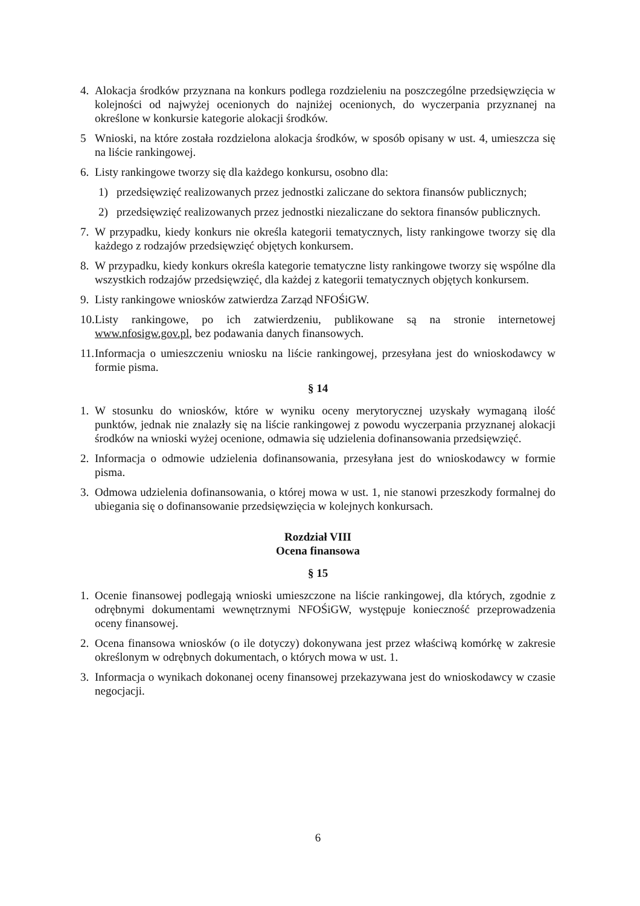4. Alokacja środków przyznana na konkurs podlega rozdzieleniu na poszczególne przedsięwzięcia w kolejności od najwyżej ocenionych do najniżej ocenionych, do wyczerpania przyznanej na określone w konkursie kategorie alokacji środków.
5 Wnioski, na które została rozdzielona alokacja środków, w sposób opisany w ust. 4, umieszcza się na liście rankingowej.
6. Listy rankingowe tworzy się dla każdego konkursu, osobno dla:
1) przedsięwzięć realizowanych przez jednostki zaliczane do sektora finansów publicznych;
2) przedsięwzięć realizowanych przez jednostki niezaliczane do sektora finansów publicznych.
7. W przypadku, kiedy konkurs nie określa kategorii tematycznych, listy rankingowe tworzy się dla każdego z rodzajów przedsięwzięć objętych konkursem.
8. W przypadku, kiedy konkurs określa kategorie tematyczne listy rankingowe tworzy się wspólne dla wszystkich rodzajów przedsięwzięć, dla każdej z kategorii tematycznych objętych konkursem.
9. Listy rankingowe wniosków zatwierdza Zarząd NFOŚiGW.
10. Listy rankingowe, po ich zatwierdzeniu, publikowane są na stronie internetowej www.nfosigw.gov.pl, bez podawania danych finansowych.
11. Informacja o umieszczeniu wniosku na liście rankingowej, przesyłana jest do wnioskodawcy w formie pisma.
§ 14
1. W stosunku do wniosków, które w wyniku oceny merytorycznej uzyskały wymaganą ilość punktów, jednak nie znalazły się na liście rankingowej z powodu wyczerpania przyznanej alokacji środków na wnioski wyżej ocenione, odmawia się udzielenia dofinansowania przedsięwzięć.
2. Informacja o odmowie udzielenia dofinansowania, przesyłana jest do wnioskodawcy w formie pisma.
3. Odmowa udzielenia dofinansowania, o której mowa w ust. 1, nie stanowi przeszkody formalnej do ubiegania się o dofinansowanie przedsięwzięcia w kolejnych konkursach.
Rozdział VIII
Ocena finansowa
§ 15
1. Ocenie finansowej podlegają wnioski umieszczone na liście rankingowej, dla których, zgodnie z odrębnymi dokumentami wewnętrznymi NFOŚiGW, występuje konieczność przeprowadzenia oceny finansowej.
2. Ocena finansowa wniosków (o ile dotyczy) dokonywana jest przez właściwą komórkę w zakresie określonym w odrębnych dokumentach, o których mowa w ust. 1.
3. Informacja o wynikach dokonanej oceny finansowej przekazywana jest do wnioskodawcy w czasie negocjacji.
6